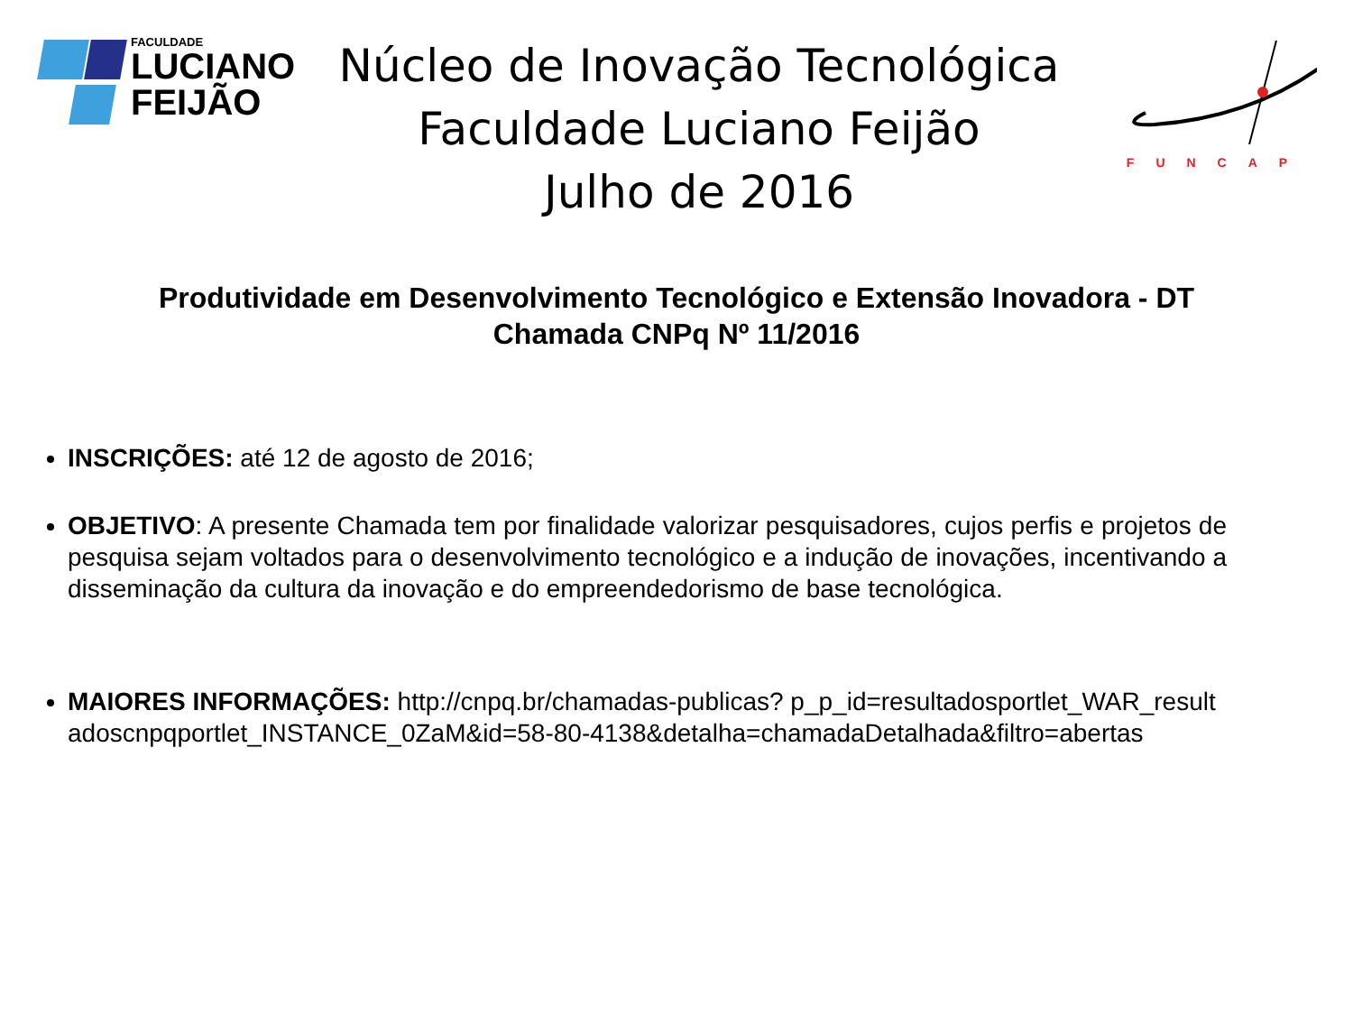FACULDADE
LUCIANO
FEIJÃO
Núcleo de Inovação Tecnológica
Faculdade Luciano Feijão
Julho de 2016
FUNCAP
Produtividade em Desenvolvimento Tecnológico e Extensão Inovadora - DT
Chamada CNPq Nº 11/2016
INSCRIÇÕES: até 12 de agosto de 2016;
OBJETIVO: A presente Chamada tem por finalidade valorizar pesquisadores, cujos perfis e projetos de pesquisa sejam voltados para o desenvolvimento tecnológico e a indução de inovações, incentivando a disseminação da cultura da inovação e do empreendedorismo de base tecnológica.
MAIORES INFORMAÇÕES: http://cnpq.br/chamadas-publicas? p_p_id=resultadosportlet_WAR_resultadoscnpqportlet_INSTANCE_0ZaM&id=58-80-4138&detalha=chamadaDetalhada&filtro=abertas